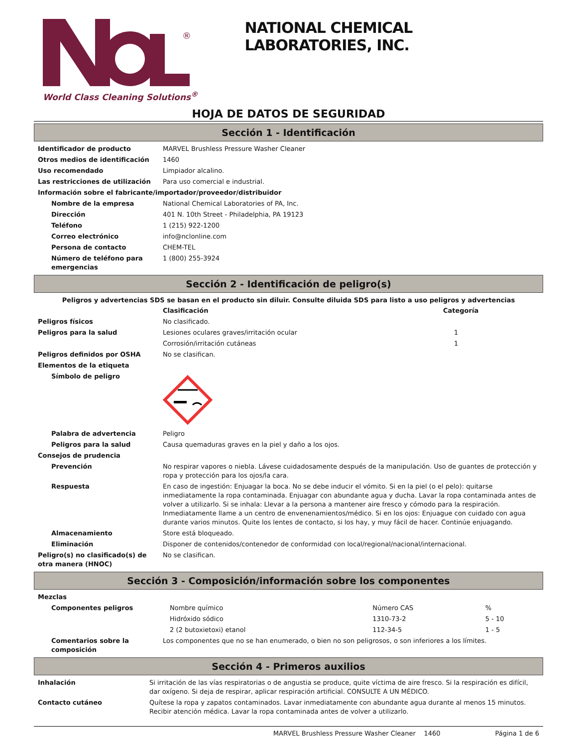®
World Class Cleaning Solutions<sup>®</sup>
NATIONAL CHEMICAL LABORATORIES, INC.
HOJA DE DATOS DE SEGURIDAD
Sección 1 - Identificación
| Identificador de producto | MARVEL Brushless Pressure Washer Cleaner |
| Otros medios de identificación | 1460 |
| Uso recomendado | Limpiador alcalino. |
| Las restricciones de utilización | Para uso comercial e industrial. |
| Información sobre el fabricante/importador/proveedor/distribuidor | |
| Nombre de la empresa | National Chemical Laboratories of PA, Inc. |
| Dirección | 401 N. 10th Street - Philadelphia, PA 19123 |
| Teléfono | 1 (215) 922-1200 |
| Correo electrónico | info@nclonline.com |
| Persona de contacto | CHEM-TEL |
| Número de teléfono para emergencias | 1 (800) 255-3924 |
Sección 2 - Identificación de peligro(s)
Peligros y advertencias SDS se basan en el producto sin diluir. Consulte diluida SDS para listo a uso peligros y advertencias
| | Clasificación | Categoría |
| Peligros físicos | No clasificado. | |
| Peligros para la salud | Lesiones oculares graves/irritación ocular | 1 |
| | Corrosión/irritación cutáneas | 1 |
| Peligros definidos por OSHA | No se clasifican. | |
| Elementos de la etiqueta | | |
| Símbolo de peligro | | |
| Palabra de advertencia | Peligro | |
| Peligros para la salud | Causa quemaduras graves en la piel y daño a los ojos. | |
| Consejos de prudencia | | |
| Prevención | No respirar vapores o niebla. Lávese cuidadosamente después de la manipulación. Uso de guantes de protección y ropa y protección para los ojos/la cara. | |
| Respuesta | En caso de ingestión: Enjuagar la boca. No se debe inducir el vómito. Si en la piel (o el pelo): quitarse inmediatamente la ropa contaminada. Enjuagar con abundante agua y ducha. Lavar la ropa contaminada antes de volver a utilizarlo. Si se inhala: Llevar a la persona a mantener aire fresco y cómodo para la respiración. Inmediatamente llame a un centro de envenenamientos/médico. Si en los ojos: Enjuague con cuidado con agua durante varios minutos. Quite los lentes de contacto, si los hay, y muy fácil de hacer. Continúe enjuagando. | |
| Almacenamiento | Store está bloqueado. | |
| Eliminación | Disponer de contenidos/contenedor de conformidad con local/regional/nacional/internacional. | |
| Peligro(s) no clasificado(s) de otra manera (HNOC) | No se clasifican. | |
Sección 3 - Composición/información sobre los componentes
| Mezclas | | | |
| Componentes peligros | Nombre químico | Número CAS | % |
| | Hidróxido sódico | 1310-73-2 | 5 - 10 |
| | 2 (2 butoxietoxi) etanol | 112-34-5 | 1 - 5 |
| Comentarios sobre la composición | Los componentes que no se han enumerado, o bien no son peligrosos, o son inferiores a los límites. | | |
Sección 4 - Primeros auxilios
| Inhalación | Si irritación de las vías respiratorias o de angustia se produce, quite víctima de aire fresco. Si la respiración es difícil, dar oxígeno. Si deja de respirar, aplicar respiración artificial. CONSULTE A UN MÉDICO. |
| Contacto cutáneo | Quítese la ropa y zapatos contaminados. Lavar inmediatamente con abundante agua durante al menos 15 minutos. Recibir atención médica. Lavar la ropa contaminada antes de volver a utilizarlo. |
MARVEL Brushless Pressure Washer Cleaner 1460 Página 1 de 6